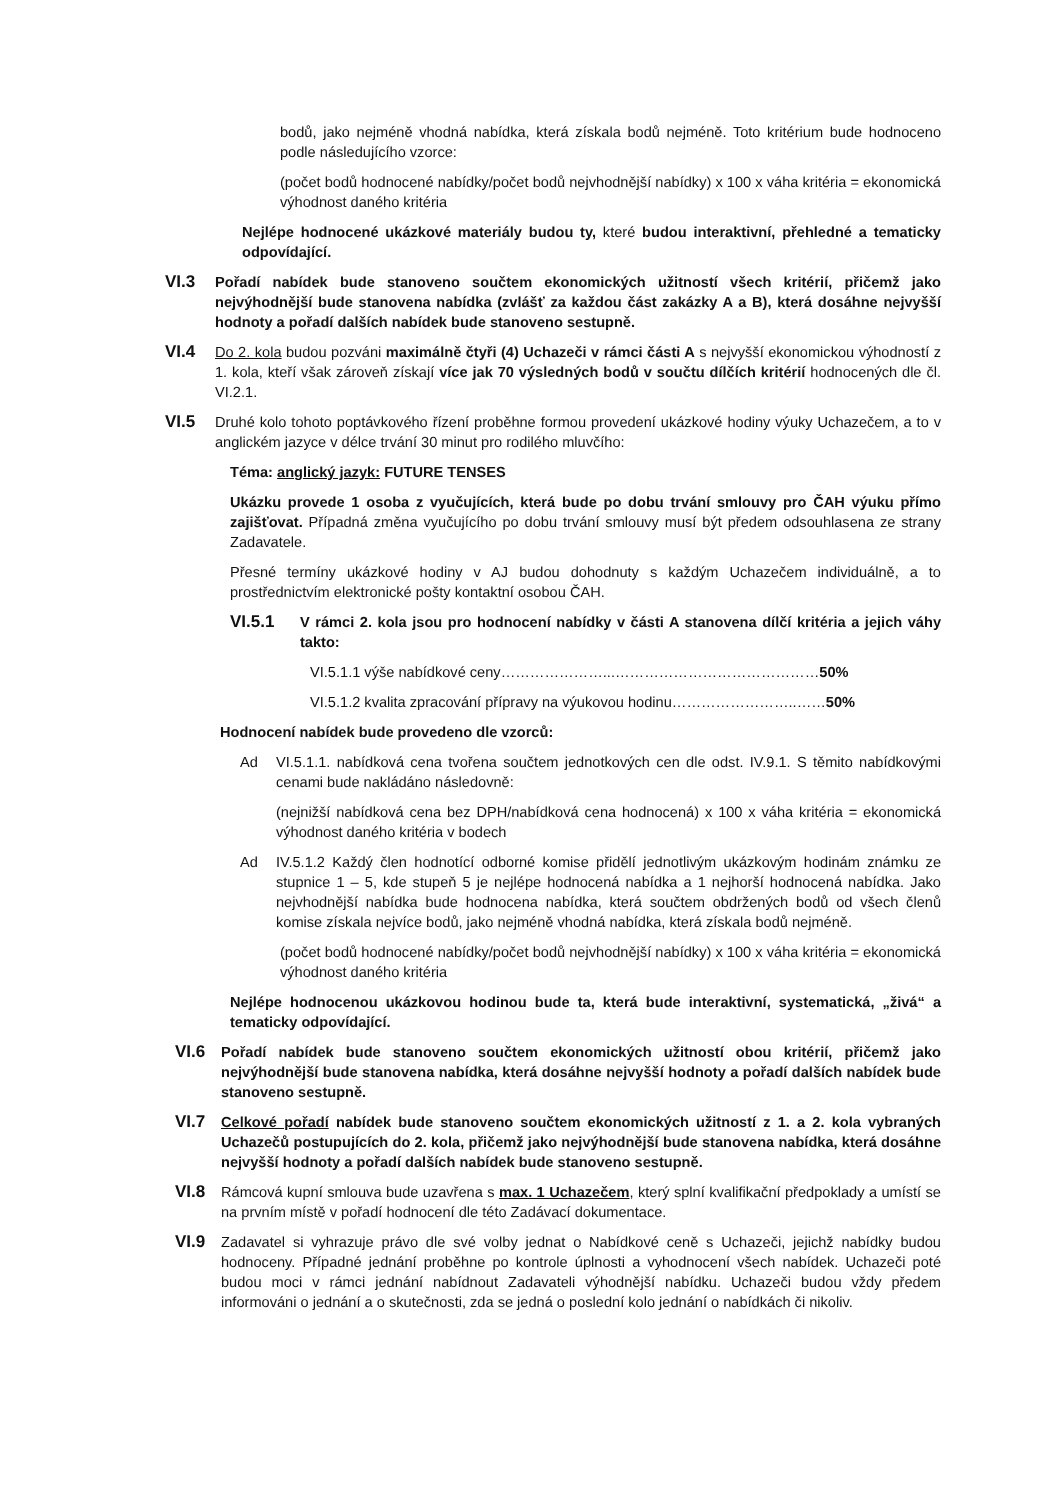bodů, jako nejméně vhodná nabídka, která získala bodů nejméně. Toto kritérium bude hodnoceno podle následujícího vzorce:
(počet bodů hodnocené nabídky/počet bodů nejvhodnější nabídky) x 100 x váha kritéria = ekonomická výhodnost daného kritéria
Nejlépe hodnocené ukázkové materiály budou ty, které budou interaktivní, přehledné a tematicky odpovídající.
VI.3
Pořadí nabídek bude stanoveno součtem ekonomických užitností všech kritérií, přičemž jako nejvýhodnější bude stanovena nabídka (zvlášť za každou část zakázky A a B), která dosáhne nejvyšší hodnoty a pořadí dalších nabídek bude stanoveno sestupně.
VI.4
Do 2. kola budou pozváni maximálně čtyři (4) Uchazeči v rámci části A s nejvyšší ekonomickou výhodností z 1. kola, kteří však zároveň získají více jak 70 výsledných bodů v součtu dílčích kritérií hodnocených dle čl. VI.2.1.
VI.5
Druhé kolo tohoto poptávkového řízení proběhne formou provedení ukázkové hodiny výuky Uchazečem, a to v anglickém jazyce v délce trvání 30 minut pro rodilého mluvčího:
Téma: anglický jazyk: FUTURE TENSES
Ukázku provede 1 osoba z vyučujících, která bude po dobu trvání smlouvy pro ČAH výuku přímo zajišťovat. Případná změna vyučujícího po dobu trvání smlouvy musí být předem odsouhlasena ze strany Zadavatele.
Přesné termíny ukázkové hodiny v AJ budou dohodnuty s každým Uchazečem individuálně, a to prostřednictvím elektronické pošty kontaktní osobou ČAH.
VI.5.1
V rámci 2. kola jsou pro hodnocení nabídky v části A stanovena dílčí kritéria a jejich váhy takto:
VI.5.1.1 výše nabídkové ceny…………………...……………………………………50%
VI.5.1.2 kvalita zpracování přípravy na výukovou hodinu……………………..……50%
Hodnocení nabídek bude provedeno dle vzorců:
Ad VI.5.1.1. nabídková cena tvořena součtem jednotkových cen dle odst. IV.9.1. S těmito nabídkovými cenami bude nakládáno následovně:
(nejnižší nabídková cena bez DPH/nabídková cena hodnocená) x 100 x váha kritéria = ekonomická výhodnost daného kritéria v bodech
Ad IV.5.1.2 Každý člen hodnotící odborné komise přidělí jednotlivým ukázkovým hodinám známku ze stupnice 1 – 5, kde stupeň 5 je nejlépe hodnocená nabídka a 1 nejhorší hodnocená nabídka. Jako nejvhodnější nabídka bude hodnocena nabídka, která součtem obdržených bodů od všech členů komise získala nejvíce bodů, jako nejméně vhodná nabídka, která získala bodů nejméně.
(počet bodů hodnocené nabídky/počet bodů nejvhodnější nabídky) x 100 x váha kritéria = ekonomická výhodnost daného kritéria
Nejlépe hodnocenou ukázkovou hodinou bude ta, která bude interaktivní, systematická, „živá“ a tematicky odpovídající.
VI.6
Pořadí nabídek bude stanoveno součtem ekonomických užitností obou kritérií, přičemž jako nejvýhodnější bude stanovena nabídka, která dosáhne nejvyšší hodnoty a pořadí dalších nabídek bude stanoveno sestupně.
VI.7
Celkové pořadí nabídek bude stanoveno součtem ekonomických užitností z 1. a 2. kola vybraných Uchazečů postupujících do 2. kola, přičemž jako nejvýhodnější bude stanovena nabídka, která dosáhne nejvyšší hodnoty a pořadí dalších nabídek bude stanoveno sestupně.
VI.8
Rámcová kupní smlouva bude uzavřena s max. 1 Uchazečem, který splní kvalifikační předpoklady a umístí se na prvním místě v pořadí hodnocení dle této Zadávací dokumentace.
VI.9
Zadavatel si vyhrazuje právo dle své volby jednat o Nabídkové ceně s Uchazeči, jejichž nabídky budou hodnoceny. Případné jednání proběhne po kontrole úplnosti a vyhodnocení všech nabídek. Uchazeči poté budou moci v rámci jednání nabídnout Zadavateli výhodnější nabídku. Uchazeči budou vždy předem informováni o jednání a o skutečnosti, zda se jedná o poslední kolo jednání o nabídkách či nikoliv.